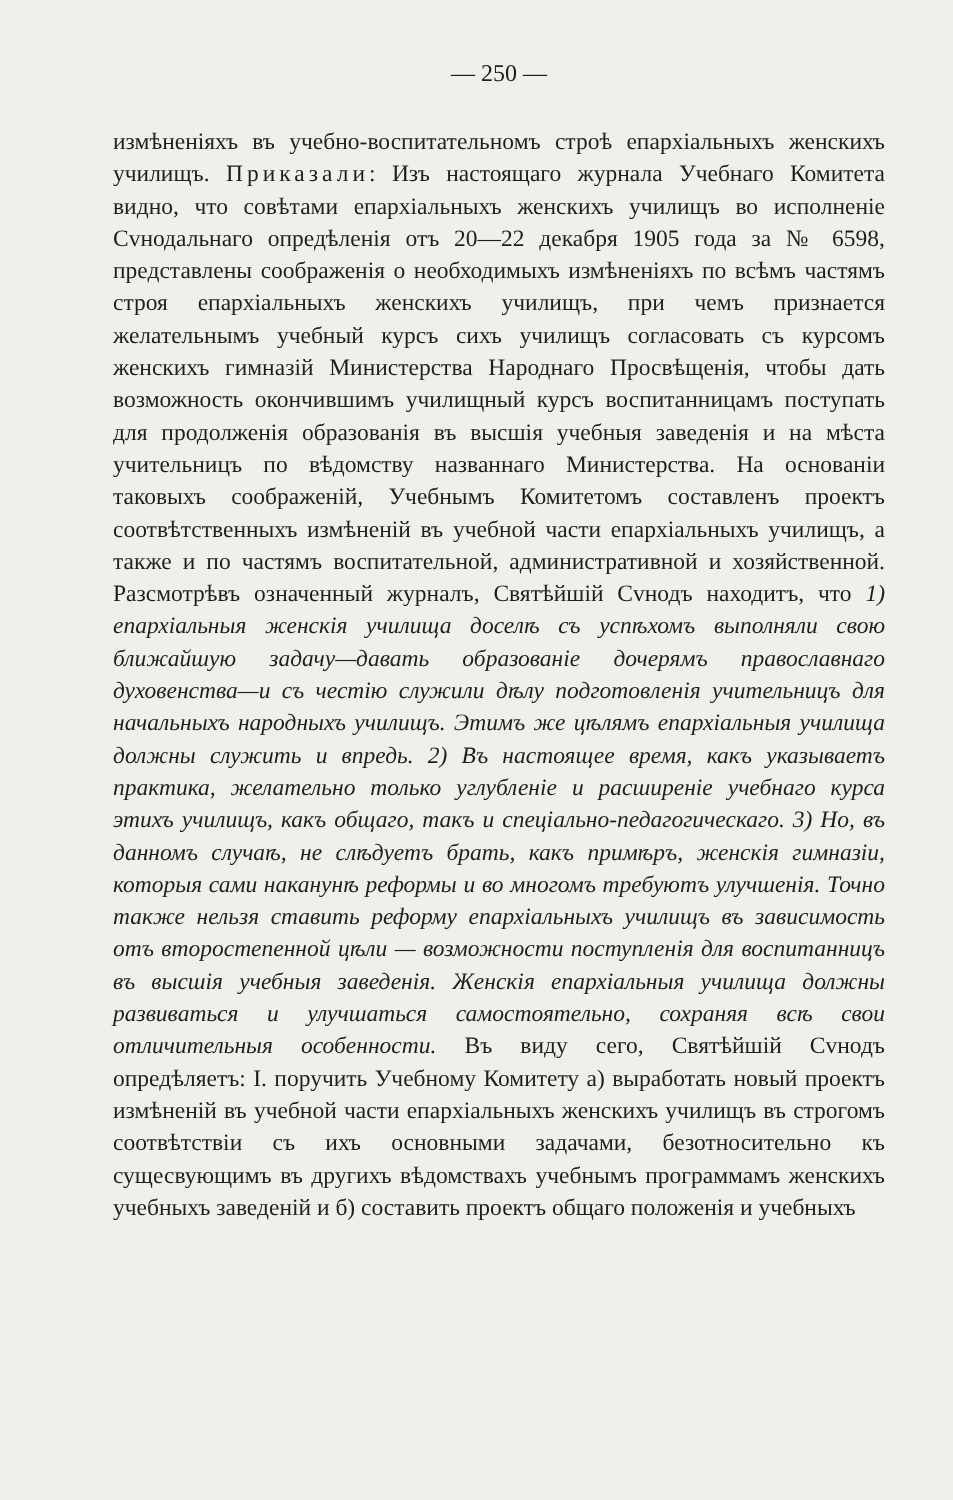— 250 —
измѣненіяхъ въ учебно-воспитательномъ строѣ епархіальныхъ женскихъ училищъ. Приказали: Изъ настоящаго журнала Учебнаго Комитета видно, что совѣтами епархіальныхъ женскихъ училищъ во исполненіе Сvнодальнаго опредѣленія отъ 20—22 декабря 1905 года за № 6598, представлены соображенія о необходимыхъ измѣненіяхъ по всѣмъ частямъ строя епархіальныхъ женскихъ училищъ, при чемъ признается желательнымъ учебный курсъ сихъ училищъ согласовать съ курсомъ женскихъ гимназій Министерства Народнаго Просвѣщенія, чтобы дать возможность окончившимъ училищный курсъ воспитанницамъ поступать для продолженія образованія въ высшія учебныя заведенія и на мѣста учительницъ по вѣдомству названнаго Министерства. На основаніи таковыхъ соображеній, Учебнымъ Комитетомъ составленъ проектъ соотвѣтственныхъ измѣненій въ учебной части епархіальныхъ училищъ, а также и по частямъ воспитательной, административной и хозяйственной. Разсмотрѣвъ означенный журналъ, Святѣйшій Сvнодъ находитъ, что 1) епархіальныя женскія училища доселѣ съ успѣхомъ выполняли свою ближайшую задачу—давать образованіе дочерямъ православнаго духовенства—и съ честію служили дѣлу подготовленія учительницъ для начальныхъ народныхъ училищъ. Этимъ же цѣлямъ епархіальныя училища должны служить и впредь. 2) Въ настоящее время, какъ указываетъ практика, желательно только углубленіе и расширеніе учебнаго курса этихъ училищъ, какъ общаго, такъ и спеціально-педагогическаго. 3) Но, въ данномъ случаѣ, не слѣдуетъ брать, какъ примѣръ, женскія гимназіи, которыя сами наканунѣ реформы и во многомъ требуютъ улучшенія. Точно также нельзя ставить реформу епархіальныхъ училищъ въ зависимость отъ второстепенной цѣли — возможности поступленія для воспитанницъ въ высшія учебныя заведенія. Женскія епархіальныя училища должны развиваться и улучшаться самостоятельно, сохраняя всѣ свои отличительныя особенности. Въ виду сего, Святѣйшій Сvнодъ опредѣляетъ: I. поручить Учебному Комитету а) выработать новый проектъ измѣненій въ учебной части епархіальныхъ женскихъ училищъ въ строгомъ соотвѣтствіи съ ихъ основными задачами, безотносительно къ сущесвующимъ въ другихъ вѣдомствахъ учебнымъ программамъ женскихъ учебныхъ заведеній и б) составить проектъ общаго положенія и учебныхъ